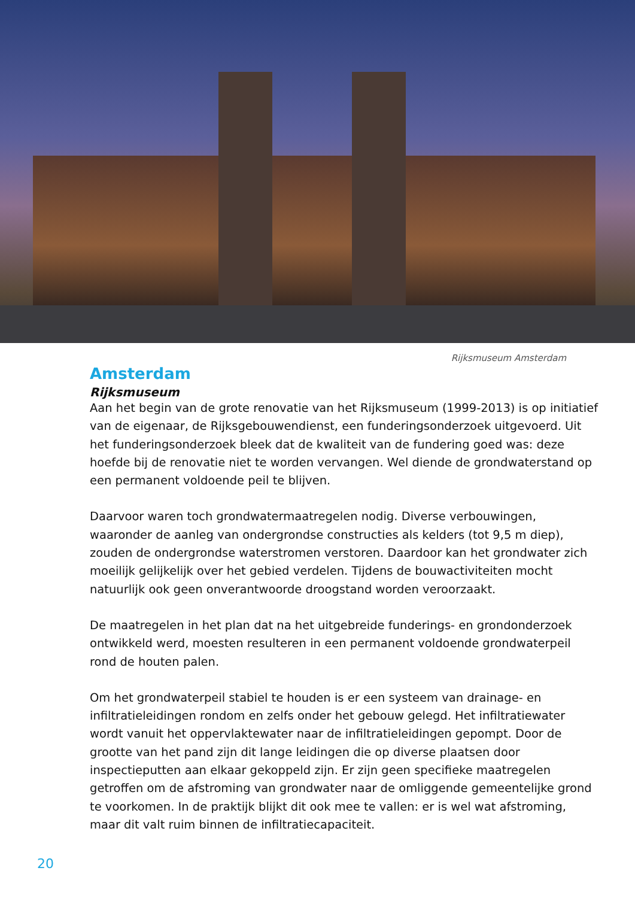Rijksmuseum Amsterdam
Amsterdam
Rijksmuseum
Aan het begin van de grote renovatie van het Rijksmuseum (1999-2013) is op initiatief van de eigenaar, de Rijksgebouwendienst, een funderingsonderzoek uitgevoerd. Uit het funderingsonderzoek bleek dat de kwaliteit van de fundering goed was: deze hoefde bij de renovatie niet te worden vervangen. Wel diende de grondwaterstand op een permanent voldoende peil te blijven.
Daarvoor waren toch grondwatermaatregelen nodig. Diverse verbouwingen, waaronder de aanleg van ondergrondse constructies als kelders (tot 9,5 m diep), zouden de ondergrondse waterstromen verstoren. Daardoor kan het grondwater zich moeilijk gelijkelijk over het gebied verdelen. Tijdens de bouwactiviteiten mocht natuurlijk ook geen onverantwoorde droogstand worden veroorzaakt.
De maatregelen in het plan dat na het uitgebreide funderings- en grondonderzoek ontwikkeld werd, moesten resulteren in een permanent voldoende grondwaterpeil rond de houten palen.
Om het grondwaterpeil stabiel te houden is er een systeem van drainage- en infiltratieleidingen rondom en zelfs onder het gebouw gelegd. Het infiltratiewater wordt vanuit het oppervlaktewater naar de infiltratieleidingen gepompt. Door de grootte van het pand zijn dit lange leidingen die op diverse plaatsen door inspectieputten aan elkaar gekoppeld zijn. Er zijn geen specifieke maatregelen getroffen om de afstroming van grondwater naar de omliggende gemeentelijke grond te voorkomen. In de praktijk blijkt dit ook mee te vallen: er is wel wat afstroming, maar dit valt ruim binnen de infiltratiecapaciteit.
20